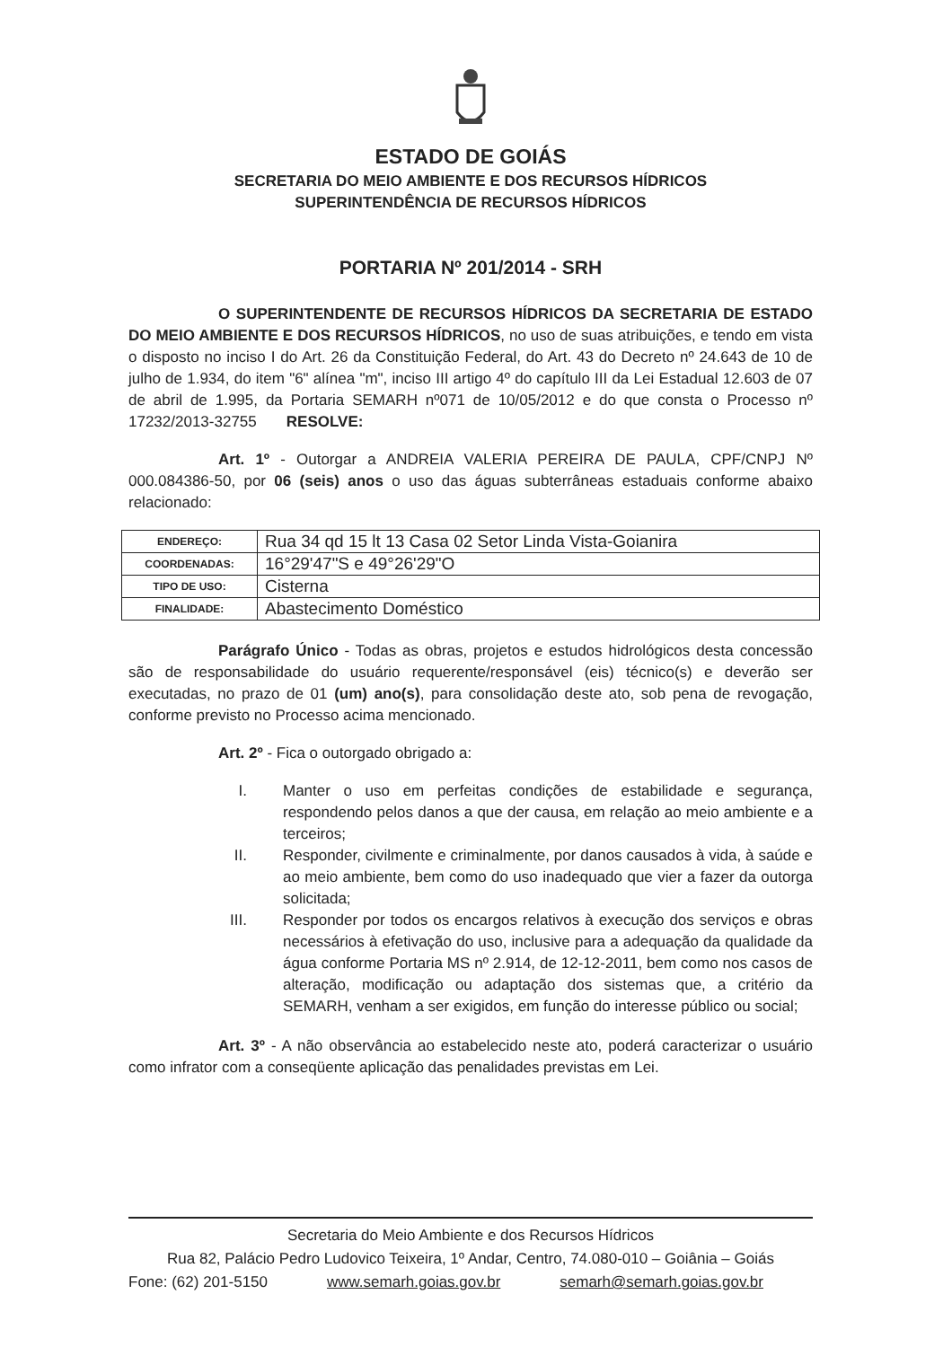ESTADO DE GOIÁS
SECRETARIA DO MEIO AMBIENTE E DOS RECURSOS HÍDRICOS
SUPERINTENDÊNCIA DE RECURSOS HÍDRICOS
PORTARIA Nº 201/2014 - SRH
O SUPERINTENDENTE DE RECURSOS HÍDRICOS DA SECRETARIA DE ESTADO DO MEIO AMBIENTE E DOS RECURSOS HÍDRICOS, no uso de suas atribuições, e tendo em vista o disposto no inciso I do Art. 26 da Constituição Federal, do Art. 43 do Decreto nº 24.643 de 10 de julho de 1.934, do item "6" alínea "m", inciso III artigo 4º do capítulo III da Lei Estadual 12.603 de 07 de abril de 1.995, da Portaria SEMARH nº071 de 10/05/2012 e do que consta o Processo nº 17232/2013-32755 RESOLVE:
Art. 1º - Outorgar a ANDREIA VALERIA PEREIRA DE PAULA, CPF/CNPJ Nº 000.084386-50, por 06 (seis) anos o uso das águas subterrâneas estaduais conforme abaixo relacionado:
| ENDEREÇO: | Rua 34 qd 15 lt 13 Casa 02 Setor Linda Vista-Goianira |
| COORDENADAS: | 16°29'47"S e 49°26'29"O |
| TIPO DE USO: | Cisterna |
| FINALIDADE: | Abastecimento Doméstico |
Parágrafo Único - Todas as obras, projetos e estudos hidrológicos desta concessão são de responsabilidade do usuário requerente/responsável (eis) técnico(s) e deverão ser executadas, no prazo de 01 (um) ano(s), para consolidação deste ato, sob pena de revogação, conforme previsto no Processo acima mencionado.
Art. 2º - Fica o outorgado obrigado a:
I. Manter o uso em perfeitas condições de estabilidade e segurança, respondendo pelos danos a que der causa, em relação ao meio ambiente e a terceiros;
II. Responder, civilmente e criminalmente, por danos causados à vida, à saúde e ao meio ambiente, bem como do uso inadequado que vier a fazer da outorga solicitada;
III. Responder por todos os encargos relativos à execução dos serviços e obras necessários à efetivação do uso, inclusive para a adequação da qualidade da água conforme Portaria MS nº 2.914, de 12-12-2011, bem como nos casos de alteração, modificação ou adaptação dos sistemas que, a critério da SEMARH, venham a ser exigidos, em função do interesse público ou social;
Art. 3º - A não observância ao estabelecido neste ato, poderá caracterizar o usuário como infrator com a conseqüente aplicação das penalidades previstas em Lei.
Secretaria do Meio Ambiente e dos Recursos Hídricos
Rua 82, Palácio Pedro Ludovico Teixeira, 1º Andar, Centro, 74.080-010 – Goiânia – Goiás
Fone: (62) 201-5150 www.semarh.goias.gov.br semarh@semarh.goias.gov.br